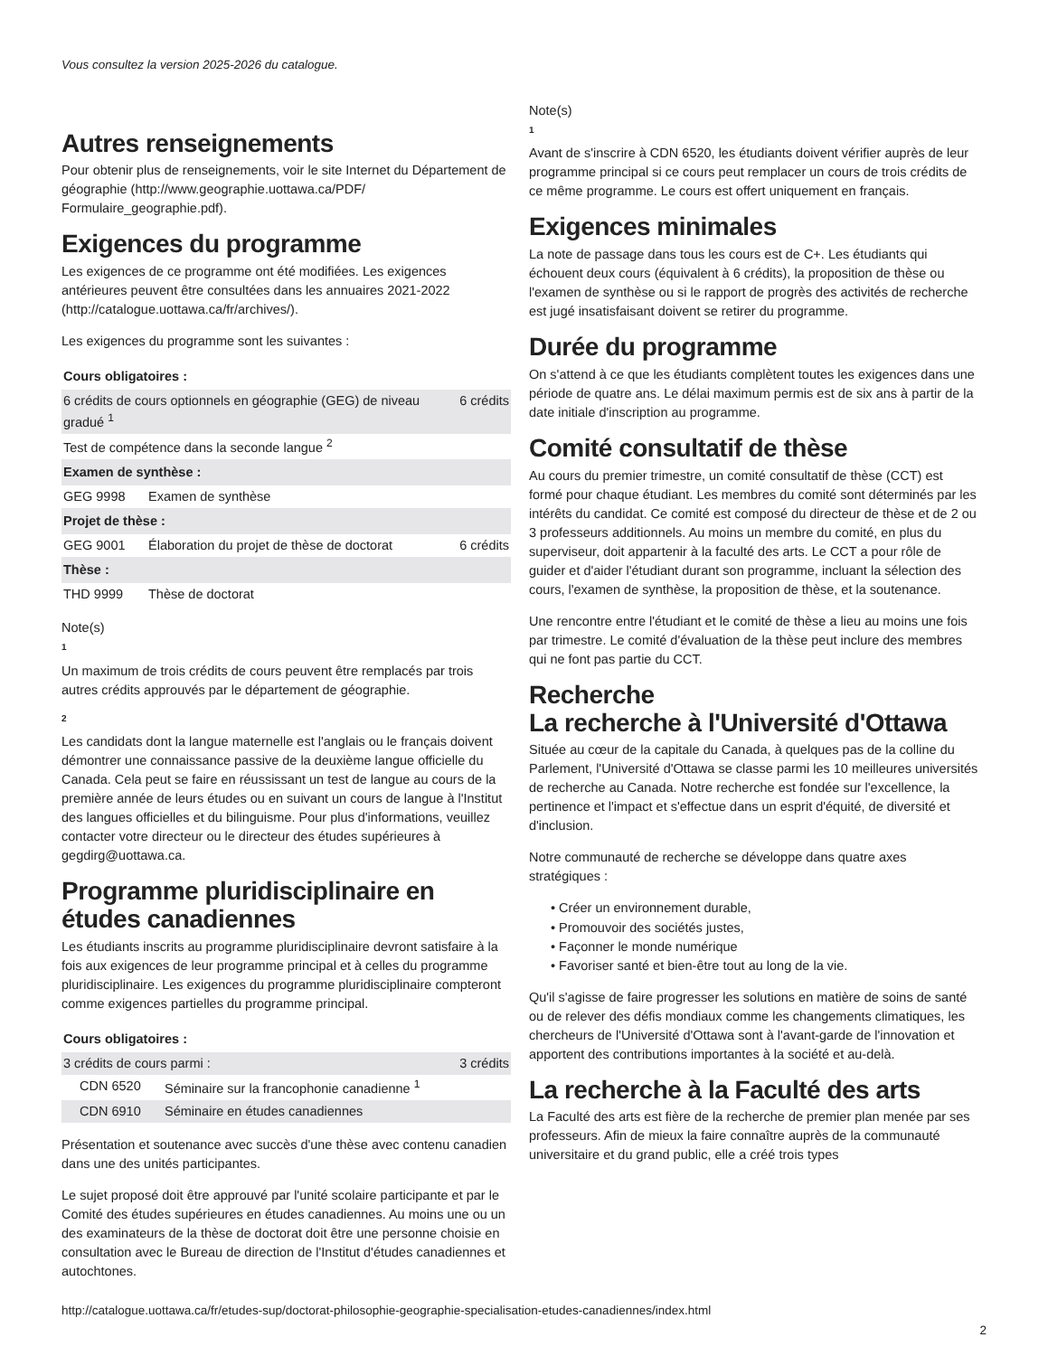Vous consultez la version 2025-2026 du catalogue.
Autres renseignements
Pour obtenir plus de renseignements, voir le site Internet du Département de géographie (http://www.geographie.uottawa.ca/PDF/ Formulaire_geographie.pdf).
Exigences du programme
Les exigences de ce programme ont été modifiées. Les exigences antérieures peuvent être consultées dans les annuaires 2021-2022 (http://catalogue.uottawa.ca/fr/archives/).
Les exigences du programme sont les suivantes :
| Cours obligatoires : | | |
| 6 crédits de cours optionnels en géographie (GEG) de niveau gradué <sup>1</sup> | | 6 crédits |
| Test de compétence dans la seconde langue <sup>2</sup> | | |
| Examen de synthèse : | | |
| GEG 9998 | Examen de synthèse | |
| Projet de thèse : | | |
| GEG 9001 | Élaboration du projet de thèse de doctorat | 6 crédits |
| Thèse : | | |
| THD 9999 | Thèse de doctorat | |
Note(s)
1
Un maximum de trois crédits de cours peuvent être remplacés par trois autres crédits approuvés par le département de géographie.
2
Les candidats dont la langue maternelle est l'anglais ou le français doivent démontrer une connaissance passive de la deuxième langue officielle du Canada. Cela peut se faire en réussissant un test de langue au cours de la première année de leurs études ou en suivant un cours de langue à l'Institut des langues officielles et du bilinguisme. Pour plus d'informations, veuillez contacter votre directeur ou le directeur des études supérieures à gegdirg@uottawa.ca.
Programme pluridisciplinaire en études canadiennes
Les étudiants inscrits au programme pluridisciplinaire devront satisfaire à la fois aux exigences de leur programme principal et à celles du programme pluridisciplinaire. Les exigences du programme pluridisciplinaire compteront comme exigences partielles du programme principal.
| Cours obligatoires : | | |
| 3 crédits de cours parmi : | | 3 crédits |
| CDN 6520 | Séminaire sur la francophonie canadienne <sup>1</sup> | |
| CDN 6910 | Séminaire en études canadiennes | |
Présentation et soutenance avec succès d'une thèse avec contenu canadien dans une des unités participantes.
Le sujet proposé doit être approuvé par l'unité scolaire participante et par le Comité des études supérieures en études canadiennes. Au moins une ou un des examinateurs de la thèse de doctorat doit être une personne choisie en consultation avec le Bureau de direction de l'Institut d'études canadiennes et autochtones.
Note(s)
1
Avant de s'inscrire à CDN 6520, les étudiants doivent vérifier auprès de leur programme principal si ce cours peut remplacer un cours de trois crédits de ce même programme. Le cours est offert uniquement en français.
Exigences minimales
La note de passage dans tous les cours est de C+. Les étudiants qui échouent deux cours (équivalent à 6 crédits), la proposition de thèse ou l'examen de synthèse ou si le rapport de progrès des activités de recherche est jugé insatisfaisant doivent se retirer du programme.
Durée du programme
On s'attend à ce que les étudiants complètent toutes les exigences dans une période de quatre ans. Le délai maximum permis est de six ans à partir de la date initiale d'inscription au programme.
Comité consultatif de thèse
Au cours du premier trimestre, un comité consultatif de thèse (CCT) est formé pour chaque étudiant. Les membres du comité sont déterminés par les intérêts du candidat. Ce comité est composé du directeur de thèse et de 2 ou 3 professeurs additionnels. Au moins un membre du comité, en plus du superviseur, doit appartenir à la faculté des arts. Le CCT a pour rôle de guider et d'aider l'étudiant durant son programme, incluant la sélection des cours, l'examen de synthèse, la proposition de thèse, et la soutenance.
Une rencontre entre l'étudiant et le comité de thèse a lieu au moins une fois par trimestre. Le comité d'évaluation de la thèse peut inclure des membres qui ne font pas partie du CCT.
Recherche
La recherche à l'Université d'Ottawa
Située au cœur de la capitale du Canada, à quelques pas de la colline du Parlement, l'Université d'Ottawa se classe parmi les 10 meilleures universités de recherche au Canada. Notre recherche est fondée sur l'excellence, la pertinence et l'impact et s'effectue dans un esprit d'équité, de diversité et d'inclusion.
Notre communauté de recherche se développe dans quatre axes stratégiques :
• Créer un environnement durable,
• Promouvoir des sociétés justes,
• Façonner le monde numérique
• Favoriser santé et bien-être tout au long de la vie.
Qu'il s'agisse de faire progresser les solutions en matière de soins de santé ou de relever des défis mondiaux comme les changements climatiques, les chercheurs de l'Université d'Ottawa sont à l'avant-garde de l'innovation et apportent des contributions importantes à la société et au-delà.
La recherche à la Faculté des arts
La Faculté des arts est fière de la recherche de premier plan menée par ses professeurs. Afin de mieux la faire connaître auprès de la communauté universitaire et du grand public, elle a créé trois types
http://catalogue.uottawa.ca/fr/etudes-sup/doctorat-philosophie-geographie-specialisation-etudes-canadiennes/index.html
2